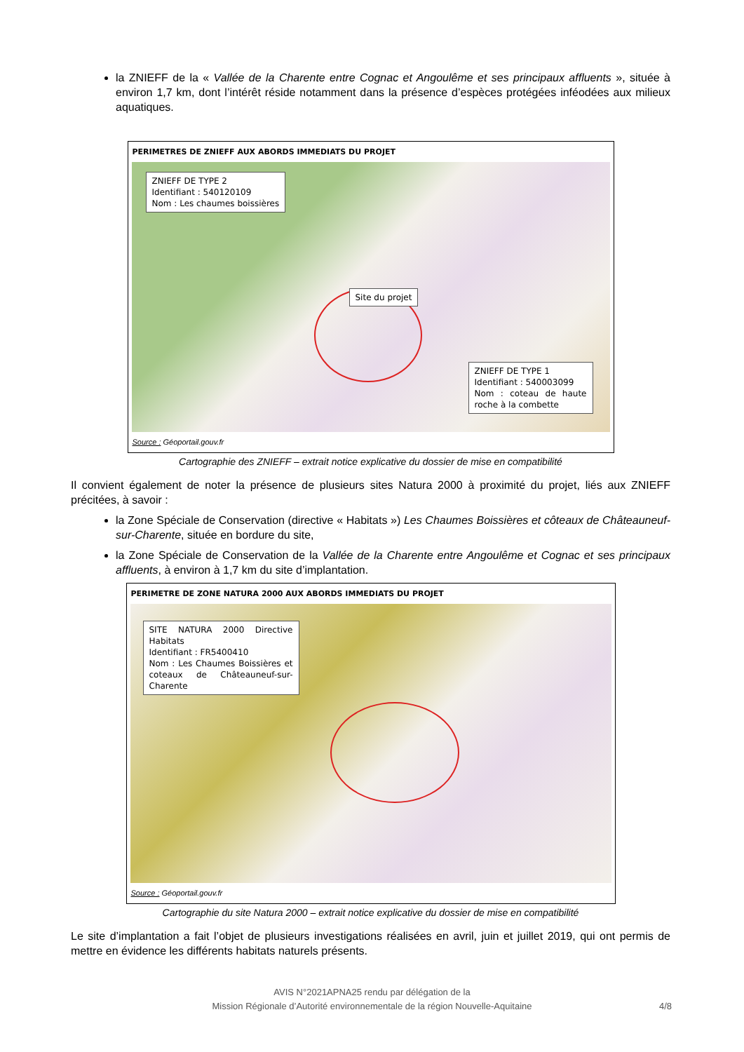la ZNIEFF de la « Vallée de la Charente entre Cognac et Angoulême et ses principaux affluents », située à environ 1,7 km, dont l’intérêt réside notamment dans la présence d’espèces protégées inféodées aux milieux aquatiques.
PERIMETRES DE ZNIEFF AUX ABORDS IMMEDIATS DU PROJET
ZNIEFF DE TYPE 2
Identifiant : 540120109
Nom : Les chaumes boissières
Site du projet
ZNIEFF DE TYPE 1
Identifiant : 540003099
Nom : coteau de haute roche à la combette
Source : Géoportail.gouv.fr
Cartographie des ZNIEFF – extrait notice explicative du dossier de mise en compatibilité
Il convient également de noter la présence de plusieurs sites Natura 2000 à proximité du projet, liés aux ZNIEFF précitées, à savoir :
la Zone Spéciale de Conservation (directive « Habitats ») Les Chaumes Boissières et côteaux de Châteauneuf-sur-Charente, située en bordure du site,
la Zone Spéciale de Conservation de la Vallée de la Charente entre Angoulême et Cognac et ses principaux affluents, à environ à 1,7 km du site d’implantation.
PERIMETRE DE ZONE NATURA 2000 AUX ABORDS IMMEDIATS DU PROJET
SITE NATURA 2000 Directive Habitats
Identifiant : FR5400410
Nom : Les Chaumes Boissières et coteaux de Châteauneuf-sur-Charente
Source : Géoportail.gouv.fr
Cartographie du site Natura 2000 – extrait notice explicative du dossier de mise en compatibilité
Le site d’implantation a fait l’objet de plusieurs investigations réalisées en avril, juin et juillet 2019, qui ont permis de mettre en évidence les différents habitats naturels présents.
AVIS N°2021APNA25 rendu par délégation de la
Mission Régionale d’Autorité environnementale de la région Nouvelle-Aquitaine 4/8